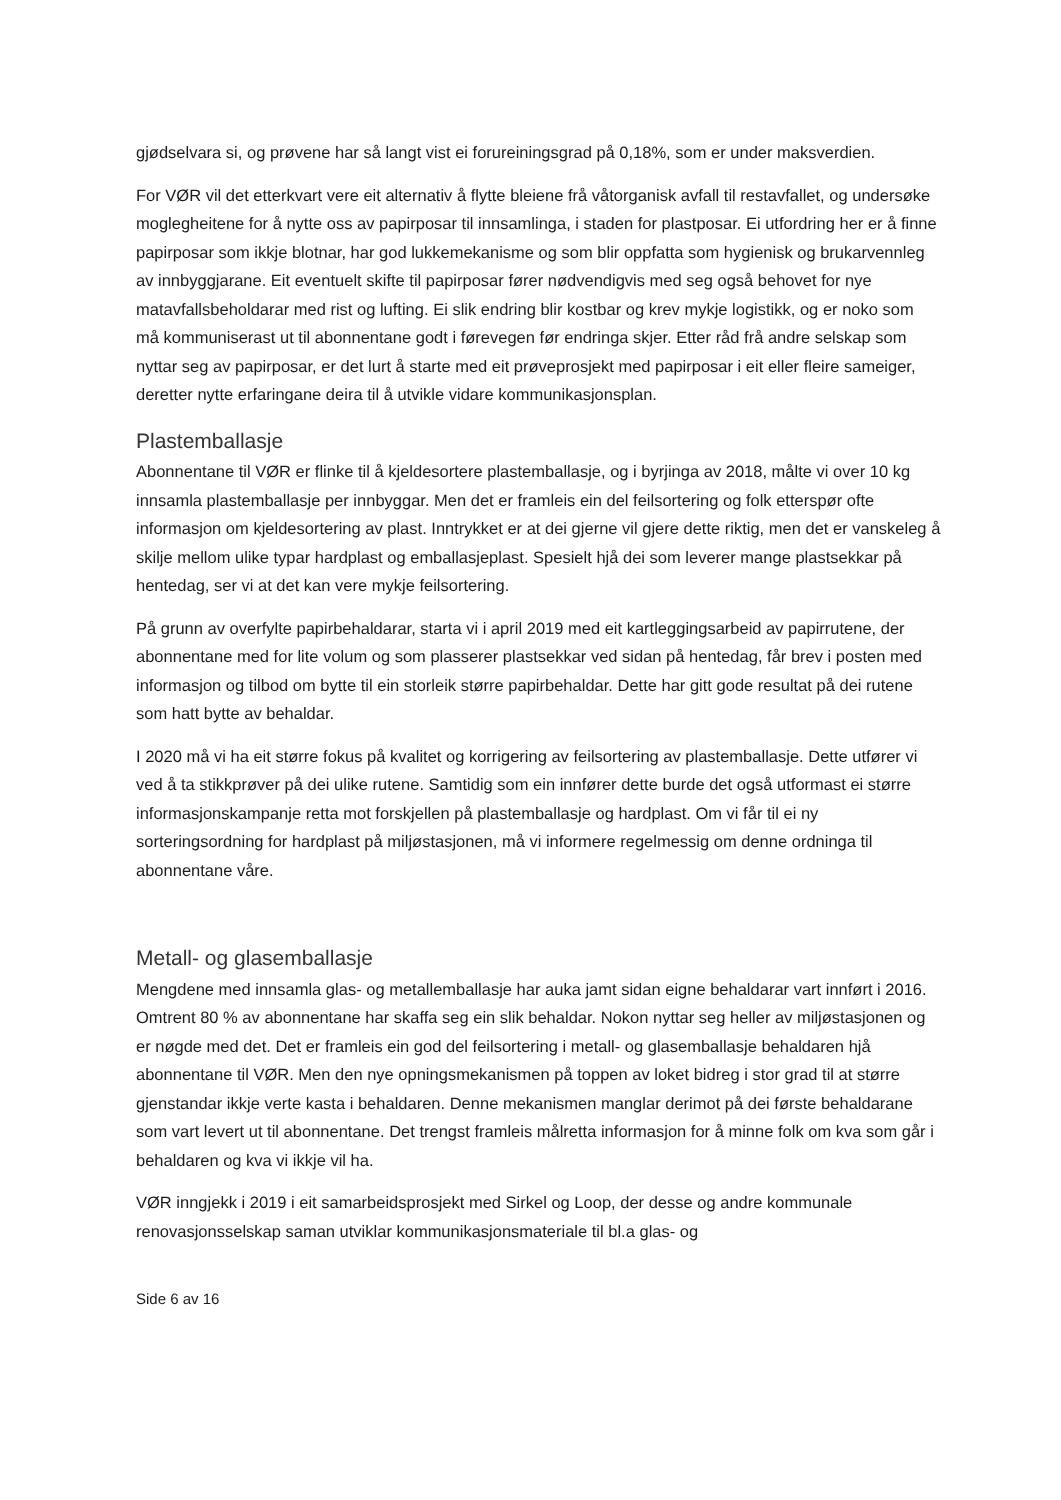gjødselvara si, og prøvene har så langt vist ei forureiningsgrad på 0,18%, som er under maksverdien.
For VØR vil det etterkvart vere eit alternativ å flytte bleiene frå våtorganisk avfall til restavfallet, og undersøke moglegheitene for å nytte oss av papirposar til innsamlinga, i staden for plastposar. Ei utfordring her er å finne papirposar som ikkje blotnar, har god lukkemekanisme og som blir oppfatta som hygienisk og brukarvennleg av innbyggjarane. Eit eventuelt skifte til papirposar fører nødvendigvis med seg også behovet for nye matavfallsbeholdarar med rist og lufting. Ei slik endring blir kostbar og krev mykje logistikk, og er noko som må kommuniserast ut til abonnentane godt i førevegen før endringa skjer. Etter råd frå andre selskap som nyttar seg av papirposar, er det lurt å starte med eit prøveprosjekt med papirposar i eit eller fleire sameiger, deretter nytte erfaringane deira til å utvikle vidare kommunikasjonsplan.
Plastemballasje
Abonnentane til VØR er flinke til å kjeldesortere plastemballasje, og i byrjinga av 2018, målte vi over 10 kg innsamla plastemballasje per innbyggar. Men det er framleis ein del feilsortering og folk etterspør ofte informasjon om kjeldesortering av plast. Inntrykket er at dei gjerne vil gjere dette riktig, men det er vanskeleg å skilje mellom ulike typar hardplast og emballasjeplast. Spesielt hjå dei som leverer mange plastsekkar på hentedag, ser vi at det kan vere mykje feilsortering.
På grunn av overfylte papirbehaldarar, starta vi i april 2019 med eit kartleggingsarbeid av papirrutene, der abonnentane med for lite volum og som plasserer plastsekkar ved sidan på hentedag, får brev i posten med informasjon og tilbod om bytte til ein storleik større papirbehaldar. Dette har gitt gode resultat på dei rutene som hatt bytte av behaldar.
I 2020 må vi ha eit større fokus på kvalitet og korrigering av feilsortering av plastemballasje. Dette utfører vi ved å ta stikkprøver på dei ulike rutene. Samtidig som ein innfører dette burde det også utformast ei større informasjonskampanje retta mot forskjellen på plastemballasje og hardplast. Om vi får til ei ny sorteringsordning for hardplast på miljøstasjonen, må vi informere regelmessig om denne ordninga til abonnentane våre.
Metall- og glasemballasje
Mengdene med innsamla glas- og metallemballasje har auka jamt sidan eigne behaldarar vart innført i 2016. Omtrent 80 % av abonnentane har skaffa seg ein slik behaldar. Nokon nyttar seg heller av miljøstasjonen og er nøgde med det. Det er framleis ein god del feilsortering i metall- og glasemballasje behaldaren hjå abonnentane til VØR. Men den nye opningsmekanismen på toppen av loket bidreg i stor grad til at større gjenstandar ikkje verte kasta i behaldaren. Denne mekanismen manglar derimot på dei første behaldarane som vart levert ut til abonnentane. Det trengst framleis målretta informasjon for å minne folk om kva som går i behaldaren og kva vi ikkje vil ha.
VØR inngjekk i 2019 i eit samarbeidsprosjekt med Sirkel og Loop, der desse og andre kommunale renovasjonsselskap saman utviklar kommunikasjonsmateriale til bl.a glas- og
Side 6 av 16